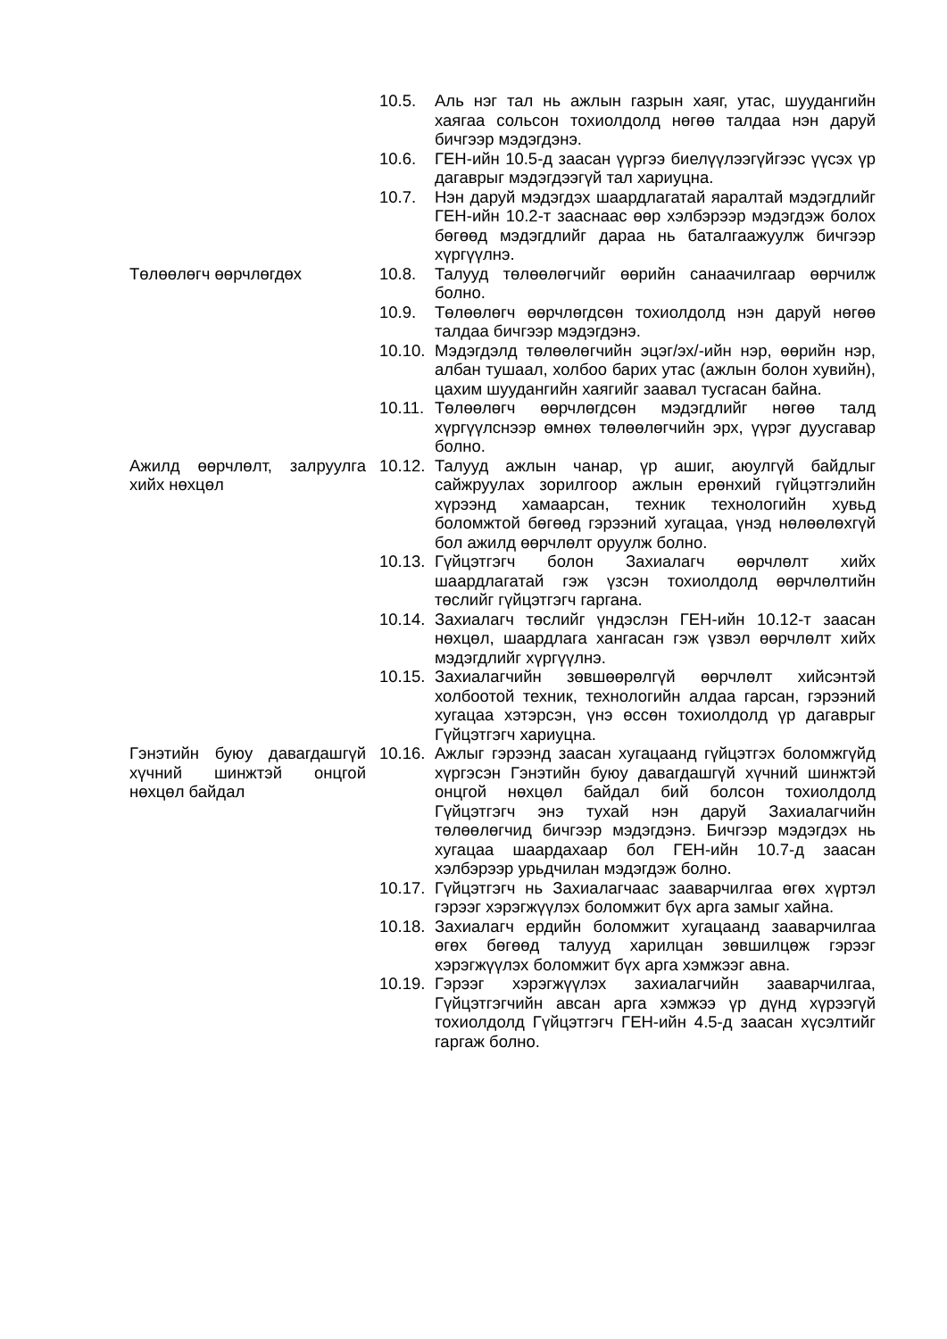10.5. Аль нэг тал нь ажлын газрын хаяг, утас, шуудангийн хаягаа сольсон тохиолдолд нөгөө талдаа нэн даруй бичгээр мэдэгдэнэ.
10.6. ГЕН-ийн 10.5-д заасан үүргээ биелүүлээгүйгээс үүсэх үр дагаврыг мэдэгдээгүй тал хариуцна.
10.7. Нэн даруй мэдэгдэх шаардлагатай яаралтай мэдэгдлийг ГЕН-ийн 10.2-т зааснаас өөр хэлбэрээр мэдэгдэж болох бөгөөд мэдэгдлийг дараа нь баталгаажуулж бичгээр хүргүүлнэ.
Төлөөлөгч өөрчлөгдөх 10.8. Талууд төлөөлөгчийг өөрийн санаачилгаар өөрчилж болно.
10.9. Төлөөлөгч өөрчлөгдсөн тохиолдолд нэн даруй нөгөө талдаа бичгээр мэдэгдэнэ.
10.10. Мэдэгдэлд төлөөлөгчийн эцэг/эх/-ийн нэр, өөрийн нэр, албан тушаал, холбоо барих утас (ажлын болон хувийн), цахим шуудангийн хаягийг заавал тусгасан байна.
10.11. Төлөөлөгч өөрчлөгдсөн мэдэгдлийг нөгөө талд хүргүүлснээр өмнөх төлөөлөгчийн эрх, үүрэг дуусгавар болно.
Ажилд өөрчлөлт, залруулга хийх нөхцөл
10.12. Талууд ажлын чанар, үр ашиг, аюулгүй байдлыг сайжруулах зорилгоор ажлын ерөнхий гүйцэтгэлийн хүрээнд хамаарсан, техник технологийн хувьд боломжтой бөгөөд гэрээний хугацаа, үнэд нөлөөлөхгүй бол ажилд өөрчлөлт оруулж болно.
10.13. Гүйцэтгэгч болон Захиалагч өөрчлөлт хийх шаардлагатай гэж үзсэн тохиолдолд өөрчлөлтийн төслийг гүйцэтгэгч гаргана.
10.14. Захиалагч төслийг үндэслэн ГЕН-ийн 10.12-т заасан нөхцөл, шаардлага хангасан гэж үзвэл өөрчлөлт хийх мэдэгдлийг хүргүүлнэ.
10.15. Захиалагчийн зөвшөөрөлгүй өөрчлөлт хийсэнтэй холбоотой техник, технологийн алдаа гарсан, гэрээний хугацаа хэтэрсэн, үнэ өссөн тохиолдолд үр дагаврыг Гүйцэтгэгч хариуцна.
Гэнэтийн буюу давагдашгүй хүчний шинжтэй онцгой нөхцөл байдал
10.16. Ажлыг гэрээнд заасан хугацаанд гүйцэтгэх боломжгүйд хүргэсэн Гэнэтийн буюу давагдашгүй хүчний шинжтэй онцгой нөхцөл байдал бий болсон тохиолдолд Гүйцэтгэгч энэ тухай нэн даруй Захиалагчийн төлөөлөгчид бичгээр мэдэгдэнэ. Бичгээр мэдэгдэх нь хугацаа шаардахаар бол ГЕН-ийн 10.7-д заасан хэлбэрээр урьдчилан мэдэгдэж болно.
10.17. Гүйцэтгэгч нь Захиалагчаас зааварчилгаа өгөх хүртэл гэрээг хэрэгжүүлэх боломжит бүх арга замыг хайна.
10.18. Захиалагч ердийн боломжит хугацаанд зааварчилгаа өгөх бөгөөд талууд харилцан зөвшилцөж гэрээг хэрэгжүүлэх боломжит бүх арга хэмжээг авна.
10.19. Гэрээг хэрэгжүүлэх захиалагчийн зааварчилгаа, Гүйцэтгэгчийн авсан арга хэмжээ үр дүнд хүрээгүй тохиолдолд Гүйцэтгэгч ГЕН-ийн 4.5-д заасан хүсэлтийг гаргаж болно.